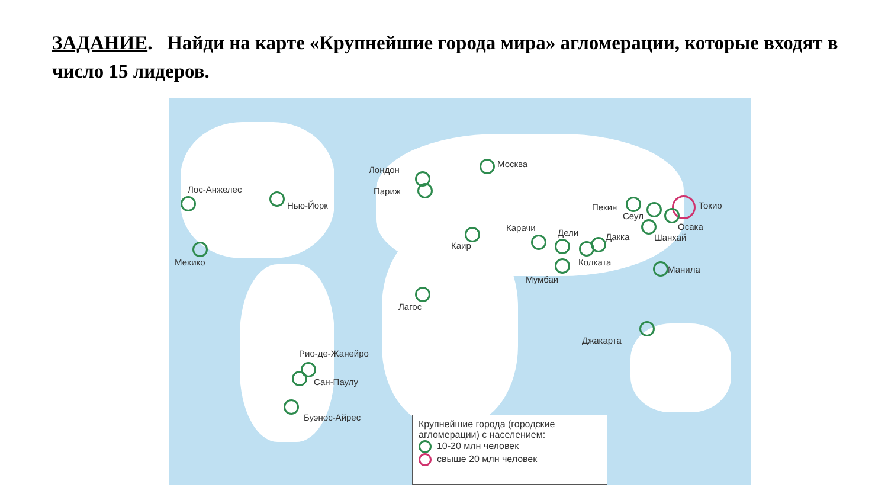ЗАДАНИЕ. Найди на карте «Крупнейшие города мира» агломерации, которые входят в число 15 лидеров.
Лос-Анжелес
Нью-Йорк
Мехико
Лондон
Париж
Москва
Каир
Лагос
Карачи Дели
Мумбаи
Колката
Дакка
Пекин
Сеул
Токио
Осака
Шанхай
Манила
Джакарта
Рио-де-Жанейро
Сан-Паулу
Буэнос-Айрес
Крупнейшие города (городские агломерации) с населением:
10-20 млн человек
свыше 20 млн человек